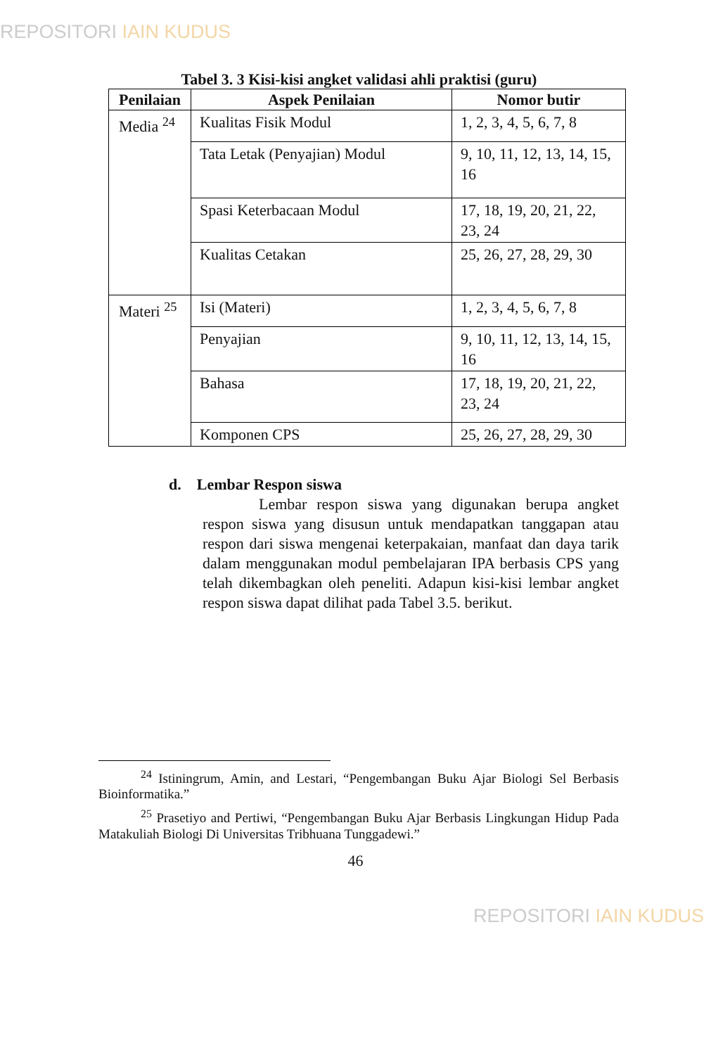REPOSITORI IAIN KUDUS
Tabel 3. 3 Kisi-kisi angket validasi ahli praktisi (guru)
| Penilaian | Aspek Penilaian | Nomor butir |
| --- | --- | --- |
| Media <sup>24</sup> | Kualitas Fisik Modul | 1, 2, 3, 4, 5, 6, 7, 8 |
| | Tata Letak (Penyajian) Modul | 9, 10, 11, 12, 13, 14, 15, 16 |
| | Spasi Keterbacaan Modul | 17, 18, 19, 20, 21, 22, 23, 24 |
| | Kualitas Cetakan | 25, 26, 27, 28, 29, 30 |
| Materi <sup>25</sup> | Isi (Materi) | 1, 2, 3, 4, 5, 6, 7, 8 |
| | Penyajian | 9, 10, 11, 12, 13, 14, 15, 16 |
| | Bahasa | 17, 18, 19, 20, 21, 22, 23, 24 |
| | Komponen CPS | 25, 26, 27, 28, 29, 30 |
d. Lembar Respon siswa
Lembar respon siswa yang digunakan berupa angket respon siswa yang disusun untuk mendapatkan tanggapan atau respon dari siswa mengenai keterpakaian, manfaat dan daya tarik dalam menggunakan modul pembelajaran IPA berbasis CPS yang telah dikembagkan oleh peneliti. Adapun kisi-kisi lembar angket respon siswa dapat dilihat pada Tabel 3.5. berikut.
<sup>24</sup> Istiningrum, Amin, and Lestari, “Pengembangan Buku Ajar Biologi Sel Berbasis Bioinformatika.”
<sup>25</sup> Prasetiyo and Pertiwi, “Pengembangan Buku Ajar Berbasis Lingkungan Hidup Pada Matakuliah Biologi Di Universitas Tribhuana Tunggadewi.”
46
REPOSITORI IAIN KUDUS